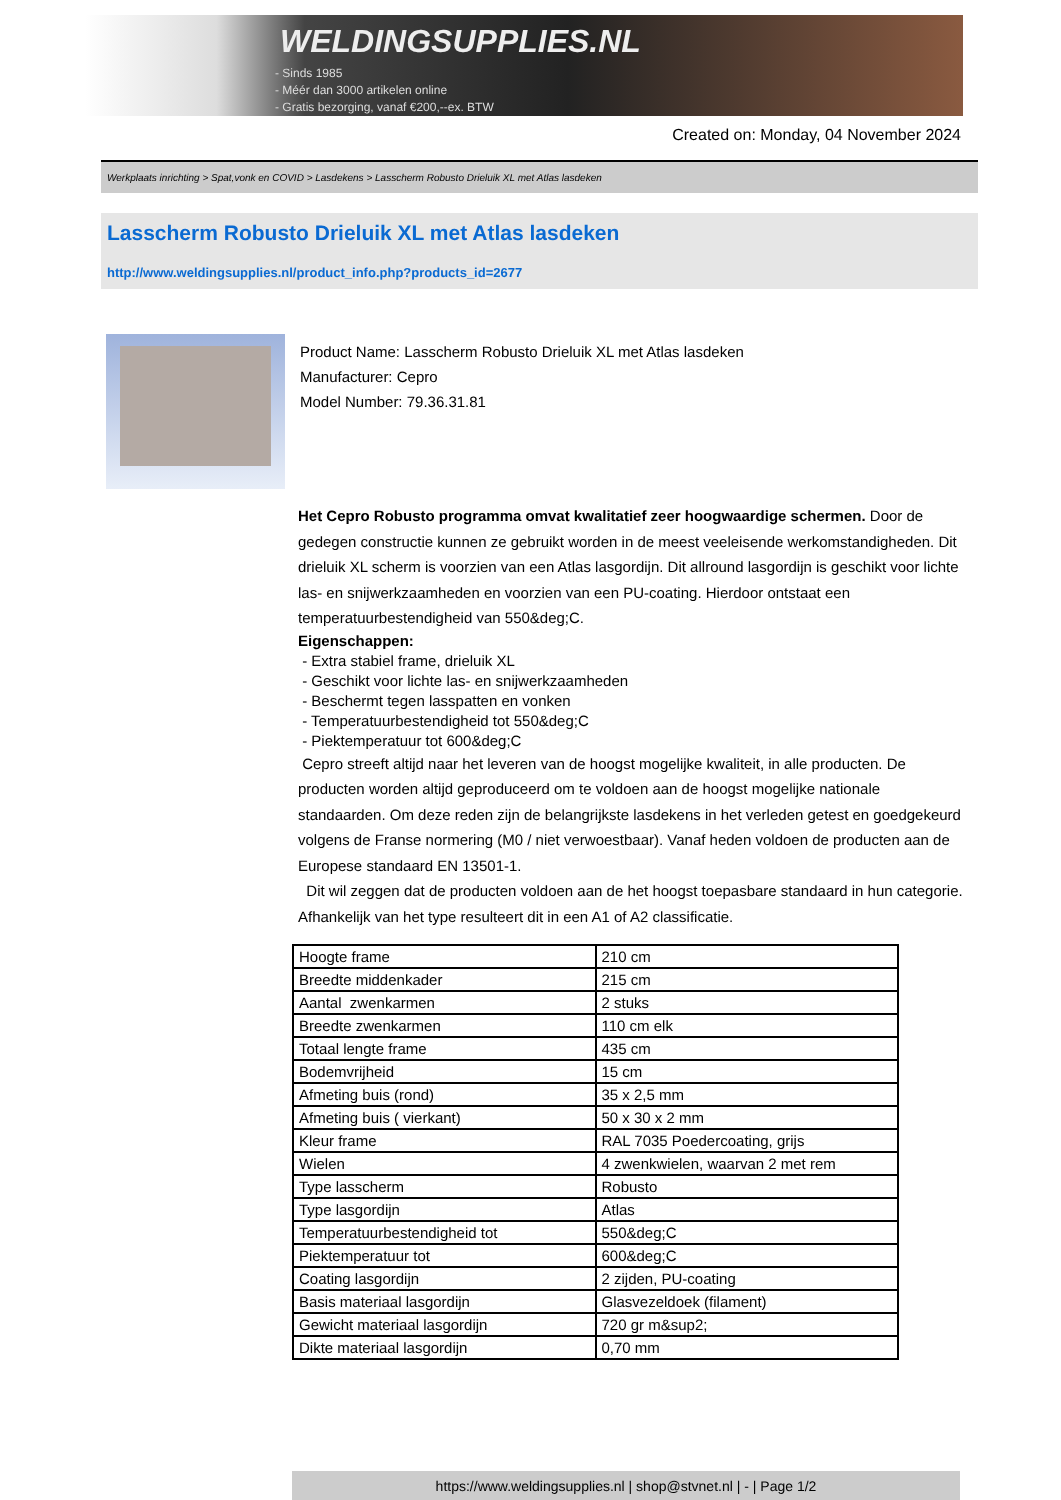WELDINGSUPPLIES.NL
- Sinds 1985
- Méér dan 3000 artikelen online
- Gratis bezorging, vanaf €200,--ex. BTW
Created on: Monday, 04 November 2024
Werkplaats inrichting > Spat,vonk en COVID > Lasdekens > Lasscherm Robusto Drieluik XL met Atlas lasdeken
Lasscherm Robusto Drieluik XL met Atlas lasdeken
http://www.weldingsupplies.nl/product_info.php?products_id=2677
Product Name: Lasscherm Robusto Drieluik XL met Atlas lasdeken
Manufacturer: Cepro
Model Number: 79.36.31.81
Het Cepro Robusto programma omvat kwalitatief zeer hoogwaardige schermen. Door de gedegen constructie kunnen ze gebruikt worden in de meest veeleisende werkomstandigheden. Dit drieluik XL scherm is voorzien van een Atlas lasgordijn. Dit allround lasgordijn is geschikt voor lichte las- en snijwerkzaamheden en voorzien van een PU-coating. Hierdoor ontstaat een temperatuurbestendigheid van 550&deg;C.
Eigenschappen:
- Extra stabiel frame, drieluik XL
- Geschikt voor lichte las- en snijwerkzaamheden
- Beschermt tegen lasspatten en vonken
- Temperatuurbestendigheid tot 550&deg;C
- Piektemperatuur tot 600&deg;C
Cepro streeft altijd naar het leveren van de hoogst mogelijke kwaliteit, in alle producten. De producten worden altijd geproduceerd om te voldoen aan de hoogst mogelijke nationale standaarden. Om deze reden zijn de belangrijkste lasdekens in het verleden getest en goedgekeurd volgens de Franse normering (M0 / niet verwoestbaar). Vanaf heden voldoen de producten aan de Europese standaard EN 13501-1.
Dit wil zeggen dat de producten voldoen aan de het hoogst toepasbare standaard in hun categorie. Afhankelijk van het type resulteert dit in een A1 of A2 classificatie.
| Hoogte frame | 210 cm |
| Breedte middenkader | 215 cm |
| Aantal zwenkarmen | 2 stuks |
| Breedte zwenkarmen | 110 cm elk |
| Totaal lengte frame | 435 cm |
| Bodemvrijheid | 15 cm |
| Afmeting buis (rond) | 35 x 2,5 mm |
| Afmeting buis ( vierkant) | 50 x 30 x 2 mm |
| Kleur frame | RAL 7035 Poedercoating, grijs |
| Wielen | 4 zwenkwielen, waarvan 2 met rem |
| Type lasscherm | Robusto |
| Type lasgordijn | Atlas |
| Temperatuurbestendigheid tot | 550&deg;C |
| Piektemperatuur tot | 600&deg;C |
| Coating lasgordijn | 2 zijden, PU-coating |
| Basis materiaal lasgordijn | Glasvezeldoek (filament) |
| Gewicht materiaal lasgordijn | 720 gr m&sup2; |
| Dikte materiaal lasgordijn | 0,70 mm |
https://www.weldingsupplies.nl | shop@stvnet.nl | - | Page 1/2